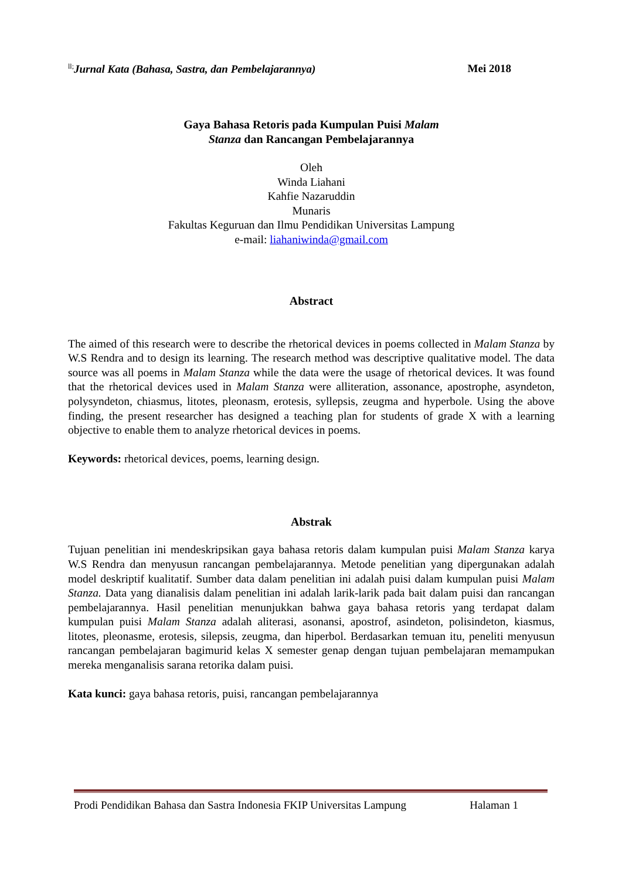<sup>ll;</sup>Jurnal Kata (Bahasa, Sastra, dan Pembelajarannya) Mei 2018
Gaya Bahasa Retoris pada Kumpulan Puisi Malam
Stanza dan Rancangan Pembelajarannya
Oleh
Winda Liahani
Kahfie Nazaruddin
Munaris
Fakultas Keguruan dan Ilmu Pendidikan Universitas Lampung
e-mail: liahaniwinda@gmail.com
Abstract
The aimed of this research were to describe the rhetorical devices in poems collected in Malam Stanza by W.S Rendra and to design its learning. The research method was descriptive qualitative model. The data source was all poems in Malam Stanza while the data were the usage of rhetorical devices. It was found that the rhetorical devices used in Malam Stanza were alliteration, assonance, apostrophe, asyndeton, polysyndeton, chiasmus, litotes, pleonasm, erotesis, syllepsis, zeugma and hyperbole. Using the above finding, the present researcher has designed a teaching plan for students of grade X with a learning objective to enable them to analyze rhetorical devices in poems.
Keywords: rhetorical devices, poems, learning design.
Abstrak
Tujuan penelitian ini mendeskripsikan gaya bahasa retoris dalam kumpulan puisi Malam Stanza karya W.S Rendra dan menyusun rancangan pembelajarannya. Metode penelitian yang dipergunakan adalah model deskriptif kualitatif. Sumber data dalam penelitian ini adalah puisi dalam kumpulan puisi Malam Stanza. Data yang dianalisis dalam penelitian ini adalah larik-larik pada bait dalam puisi dan rancangan pembelajarannya. Hasil penelitian menunjukkan bahwa gaya bahasa retoris yang terdapat dalam kumpulan puisi Malam Stanza adalah aliterasi, asonansi, apostrof, asindeton, polisindeton, kiasmus, litotes, pleonasme, erotesis, silepsis, zeugma, dan hiperbol. Berdasarkan temuan itu, peneliti menyusun rancangan pembelajaran bagimurid kelas X semester genap dengan tujuan pembelajaran memampukan mereka menganalisis sarana retorika dalam puisi.
Kata kunci: gaya bahasa retoris, puisi, rancangan pembelajarannya
Prodi Pendidikan Bahasa dan Sastra Indonesia FKIP Universitas Lampung Halaman 1